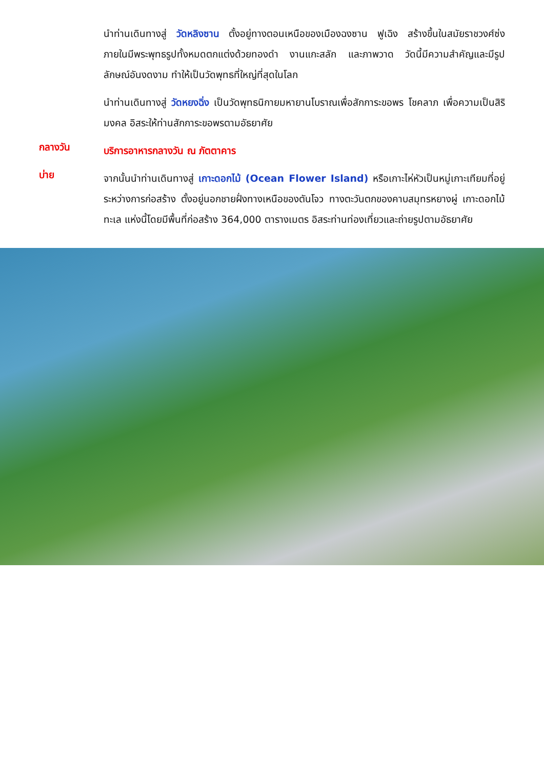นำท่านเดินทางสู่ วัดหลิงซาน ตั้งอยู่ทางตอนเหนือของเมืองฉงซาน ฟูเฉิง สร้างขึ้นในสมัยราชวงศ์ซ่ง ภายในมีพระพุทธรูปทั้งหมดตกแต่งด้วยทองดำ งานแกะสลัก และภาพวาด วัดนี้มีความสำคัญและมีรูปลักษณ์อันงดงาม ทำให้เป็นวัดพุทธที่ใหญ่ที่สุดในโลก
นำท่านเดินทางสู่ วัดหยงฉิ่ง เป็นวัดพุทธนิกายมหายานโบราณเพื่อสักการะขอพร โชคลาภ เพื่อความเป็นสิริมงคล อิสระให้ท่านสักการะขอพรตามอัธยาศัย
กลางวัน
บริการอาหารกลางวัน ณ ภัตตาคาร
บ่าย
จากนั้นนำท่านเดินทางสู่ เกาะดอกไม้ (Ocean Flower Island) หรือเกาะไห่หัวเป็นหมู่เกาะเทียมที่อยู่ระหว่างการก่อสร้าง ตั้งอยู่นอกชายฝั่งทางเหนือของตันโจว ทางตะวันตกของคาบสมุทรหยางผู่ เกาะดอกไม้ทะเล แห่งนี้โดยมีพื้นที่ก่อสร้าง 364,000 ตารางเมตร อิสระท่านท่องเที่ยวและถ่ายรูปตามอัธยาศัย